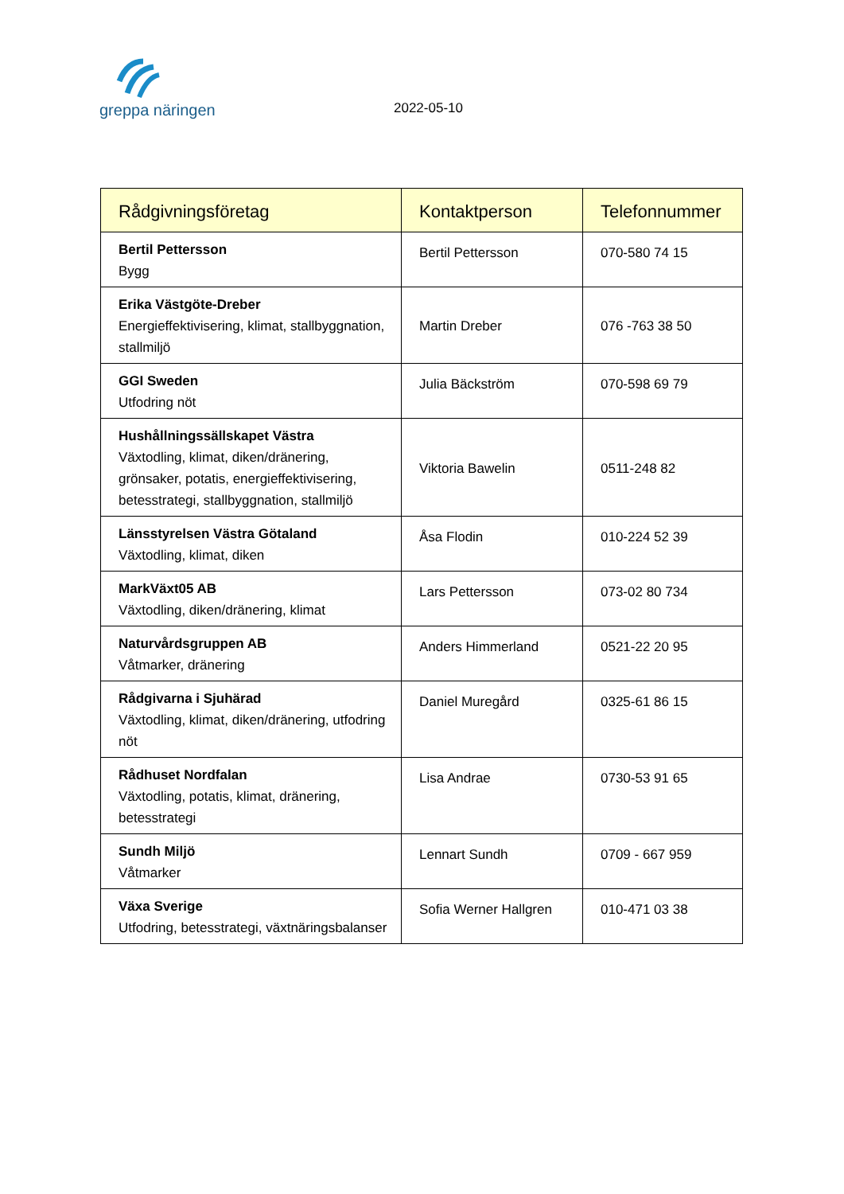greppa näringen
2022-05-10
| Rådgivningsföretag | Kontaktperson | Telefonnummer |
| --- | --- | --- |
| Bertil Pettersson Bygg | Bertil Pettersson | 070-580 74 15 |
| Erika Västgöte-Dreber Energieffektivisering, klimat, stallbyggnation, stallmiljö | Martin Dreber | 076 -763 38 50 |
| GGI Sweden Utfodring nöt | Julia Bäckström | 070-598 69 79 |
| Hushållningssällskapet Västra Växtodling, klimat, diken/dränering, grönsaker, potatis, energieffektivisering, betesstrategi, stallbyggnation, stallmiljö | Viktoria Bawelin | 0511-248 82 |
| Länsstyrelsen Västra Götaland Växtodling, klimat, diken | Åsa Flodin | 010-224 52 39 |
| MarkVäxt05 AB Växtodling, diken/dränering, klimat | Lars Pettersson | 073-02 80 734 |
| Naturvårdsgruppen AB Våtmarker, dränering | Anders Himmerland | 0521-22 20 95 |
| Rådgivarna i Sjuhärad Växtodling, klimat, diken/dränering, utfodring nöt | Daniel Muregård | 0325-61 86 15 |
| Rådhuset Nordfalan Växtodling, potatis, klimat, dränering, betesstrategi | Lisa Andrae | 0730-53 91 65 |
| Sundh Miljö Våtmarker | Lennart Sundh | 0709 - 667 959 |
| Växa Sverige Utfodring, betesstrategi, växtnäringsbalanser | Sofia Werner Hallgren | 010-471 03 38 |